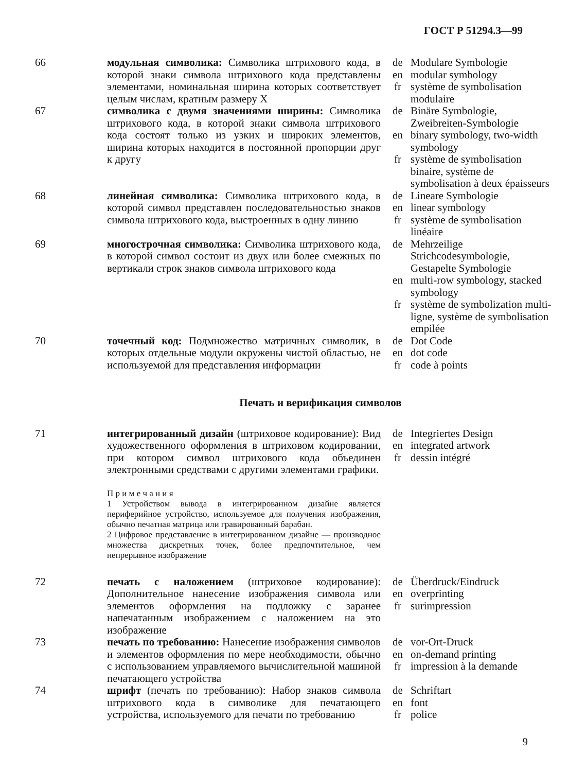ГОСТ Р 51294.3—99
66
модульная символика: Символика штрихового кода, в которой знаки символа штрихового кода представлены элементами, номинальная ширина которых соответствует целым числам, кратным размеру X
de
en
fr
Modulare Symbologie
modular symbology
système de symbolisation modulaire
67
символика с двумя значениями ширины: Символика штрихового кода, в которой знаки символа штрихового кода состоят только из узких и широких элементов, ширина которых находится в постоянной пропорции друг к другу
de
en
fr
Binäre Symbologie, Zweibreiten-Symbologie
binary symbology, two-width symbology
système de symbolisation binaire, système de symbolisation à deux épaisseurs
68
линейная символика: Символика штрихового кода, в которой символ представлен последовательностью знаков символа штрихового кода, выстроенных в одну линию
de
en
fr
Lineare Symbologie
linear symbology
système de symbolisation linéaire
69
многострочная символика: Символика штрихового кода, в которой символ состоит из двух или более смежных по вертикали строк знаков символа штрихового кода
de
en
fr
Mehrzeilige Strichcodesymbologie, Gestapelte Symbologie
multi-row symbology, stacked symbology
système de symbolization multi-ligne, système de symbolisation empilée
70
точечный код: Подмножество матричных символик, в которых отдельные модули окружены чистой областью, не используемой для представления информации
de
en
fr
Dot Code
dot code
code à points
Печать и верификация символов
71
интегрированный дизайн (штриховое кодирование): Вид художественного оформления в штриховом кодировании, при котором символ штрихового кода объединен электронными средствами с другими элементами графики.
П р и м е ч а н и я
1 Устройством вывода в интегрированном дизайне является периферийное устройство, используемое для получения изображения, обычно печатная матрица или гравированный барабан.
2 Цифровое представление в интегрированном дизайне — производное множества дискретных точек, более предпочтительное, чем непрерывное изображение
de
en
fr
Integriertes Design
integrated artwork
dessin intégré
72
печать с наложением (штриховое кодирование): Дополнительное нанесение изображения символа или элементов оформления на подложку с заранее напечатанным изображением с наложением на это изображение
de
en
fr
Überdruck/Eindruck
overprinting
surimpression
73
печать по требованию: Нанесение изображения символов и элементов оформления по мере необходимости, обычно с использованием управляемого вычислительной машиной печатающего устройства
de
en
fr
vor-Ort-Druck
on-demand printing
impression à la demande
74
шрифт (печать по требованию): Набор знаков символа штрихового кода в символике для печатающего устройства, используемого для печати по требованию
de
en
fr
Schriftart
font
police
9